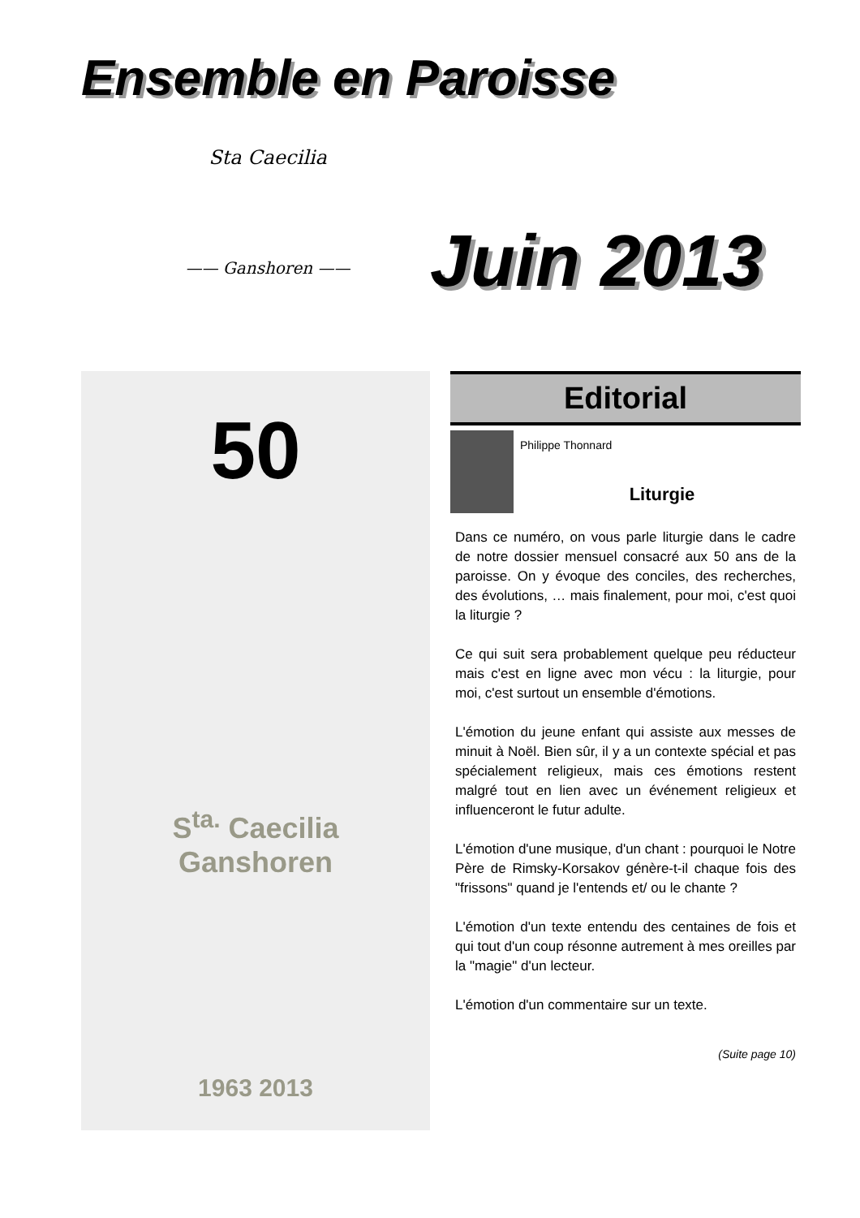Ensemble en Paroisse
Sta Caecilia
—— Ganshoren ——
Juin 2013
50
S<sup>ta.</sup> Caecilia
Ganshoren
1963 2013
Editorial
Philippe Thonnard
Liturgie
Dans ce numéro, on vous parle liturgie dans le cadre de notre dossier mensuel consacré aux 50 ans de la paroisse. On y évoque des conciles, des recherches, des évolutions, … mais finalement, pour moi, c'est quoi la liturgie ?
Ce qui suit sera probablement quelque peu réducteur mais c'est en ligne avec mon vécu : la liturgie, pour moi, c'est surtout un ensemble d'émotions.
L'émotion du jeune enfant qui assiste aux messes de minuit à Noël. Bien sûr, il y a un contexte spécial et pas spécialement religieux, mais ces émotions restent malgré tout en lien avec un événement religieux et influenceront le futur adulte.
L'émotion d'une musique, d'un chant : pourquoi le Notre Père de Rimsky-Korsakov génère-t-il chaque fois des "frissons" quand je l'entends et/ ou le chante ?
L'émotion d'un texte entendu des centaines de fois et qui tout d'un coup résonne autrement à mes oreilles par la "magie" d'un lecteur.
L'émotion d'un commentaire sur un texte.
(Suite page 10)